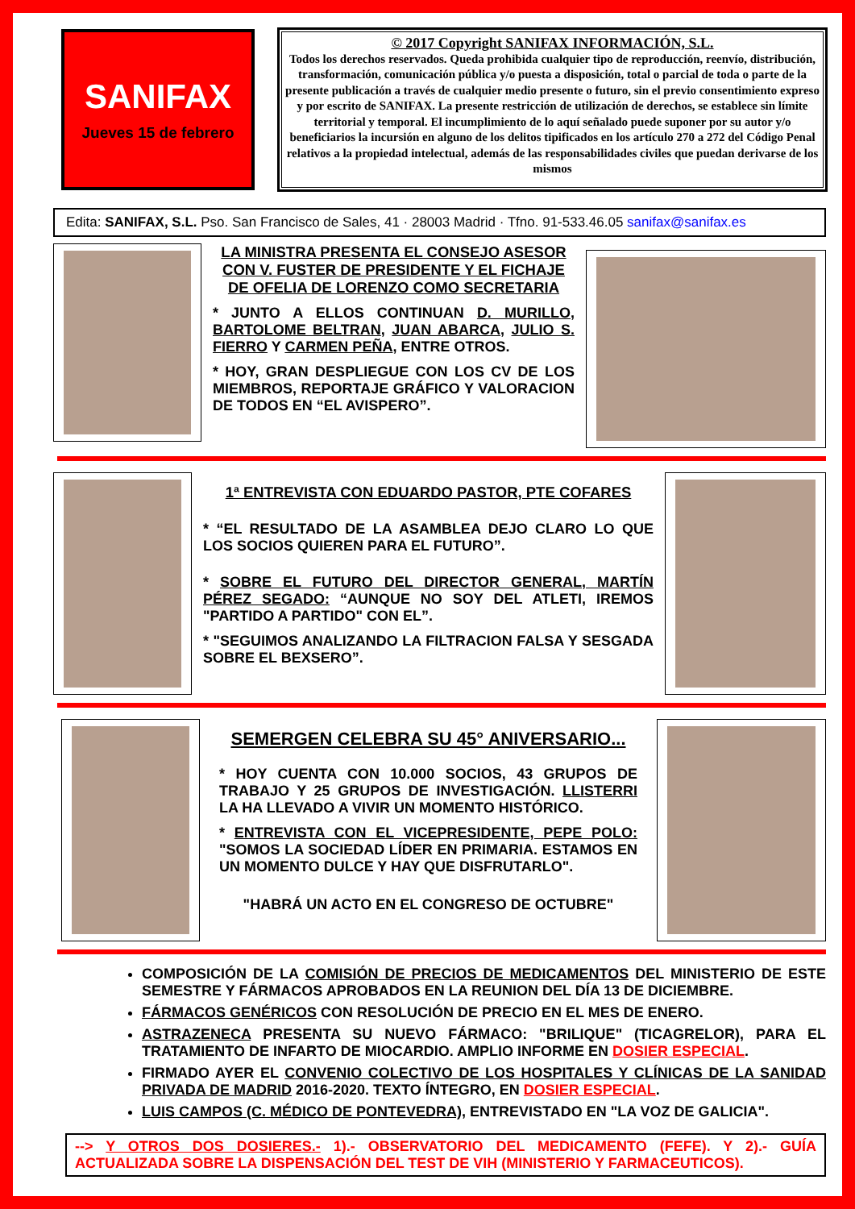SANIFAX
Jueves 15 de febrero
© 2017 Copyright SANIFAX INFORMACIÓN, S.L.
Todos los derechos reservados. Queda prohibida cualquier tipo de reproducción, reenvío, distribución, transformación, comunicación pública y/o puesta a disposición, total o parcial de toda o parte de la presente publicación a través de cualquier medio presente o futuro, sin el previo consentimiento expreso y por escrito de SANIFAX. La presente restricción de utilización de derechos, se establece sin límite territorial y temporal. El incumplimiento de lo aquí señalado puede suponer por su autor y/o beneficiarios la incursión en alguno de los delitos tipificados en los artículo 270 a 272 del Código Penal relativos a la propiedad intelectual, además de las responsabilidades civiles que puedan derivarse de los mismos
Edita: SANIFAX, S.L. Pso. San Francisco de Sales, 41 · 28003 Madrid · Tfno. 91-533.46.05 sanifax@sanifax.es
LA MINISTRA PRESENTA EL CONSEJO ASESOR CON V. FUSTER DE PRESIDENTE Y EL FICHAJE DE OFELIA DE LORENZO COMO SECRETARIA
* JUNTO A ELLOS CONTINUAN D. MURILLO, BARTOLOME BELTRAN, JUAN ABARCA, JULIO S. FIERRO Y CARMEN PEÑA, ENTRE OTROS.
* HOY, GRAN DESPLIEGUE CON LOS CV DE LOS MIEMBROS, REPORTAJE GRÁFICO Y VALORACION DE TODOS EN “EL AVISPERO”.
1ª ENTREVISTA CON EDUARDO PASTOR, PTE COFARES
* “EL RESULTADO DE LA ASAMBLEA DEJO CLARO LO QUE LOS SOCIOS QUIEREN PARA EL FUTURO”.
* SOBRE EL FUTURO DEL DIRECTOR GENERAL, MARTÍN PÉREZ SEGADO: “AUNQUE NO SOY DEL ATLETI, IREMOS "PARTIDO A PARTIDO" CON EL”.
* "SEGUIMOS ANALIZANDO LA FILTRACION FALSA Y SESGADA SOBRE EL BEXSERO”.
SEMERGEN CELEBRA SU 45° ANIVERSARIO...
* HOY CUENTA CON 10.000 SOCIOS, 43 GRUPOS DE TRABAJO Y 25 GRUPOS DE INVESTIGACIÓN. LLISTERRI LA HA LLEVADO A VIVIR UN MOMENTO HISTÓRICO.
* ENTREVISTA CON EL VICEPRESIDENTE, PEPE POLO: "SOMOS LA SOCIEDAD LÍDER EN PRIMARIA. ESTAMOS EN UN MOMENTO DULCE Y HAY QUE DISFRUTARLO".
"HABRÁ UN ACTO EN EL CONGRESO DE OCTUBRE"
COMPOSICIÓN DE LA COMISIÓN DE PRECIOS DE MEDICAMENTOS DEL MINISTERIO DE ESTE SEMESTRE Y FÁRMACOS APROBADOS EN LA REUNION DEL DÍA 13 DE DICIEMBRE.
FÁRMACOS GENÉRICOS CON RESOLUCIÓN DE PRECIO EN EL MES DE ENERO.
ASTRAZENECA PRESENTA SU NUEVO FÁRMACO: "BRILIQUE" (TICAGRELOR), PARA EL TRATAMIENTO DE INFARTO DE MIOCARDIO. AMPLIO INFORME EN DOSIER ESPECIAL.
FIRMADO AYER EL CONVENIO COLECTIVO DE LOS HOSPITALES Y CLÍNICAS DE LA SANIDAD PRIVADA DE MADRID 2016-2020. TEXTO ÍNTEGRO, EN DOSIER ESPECIAL.
LUIS CAMPOS (C. MÉDICO DE PONTEVEDRA), ENTREVISTADO EN "LA VOZ DE GALICIA".
--> Y OTROS DOS DOSIERES.- 1).- OBSERVATORIO DEL MEDICAMENTO (FEFE). Y 2).- GUÍA ACTUALIZADA SOBRE LA DISPENSACIÓN DEL TEST DE VIH (MINISTERIO Y FARMACEUTICOS).